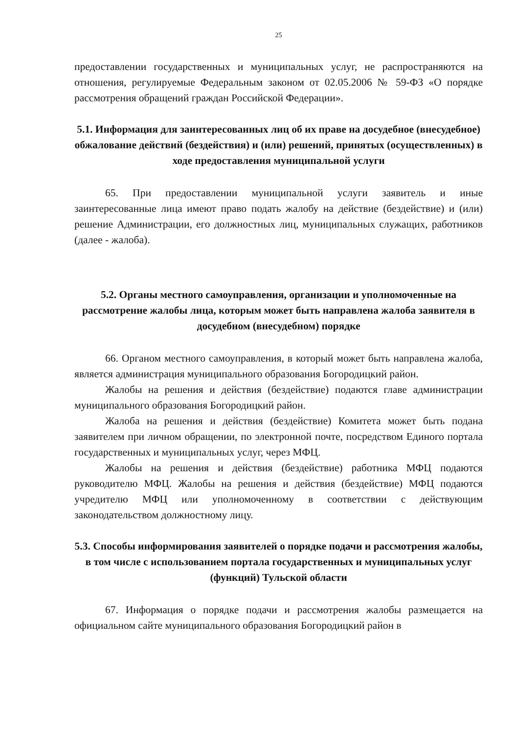25
предоставлении государственных и муниципальных услуг, не распространяются на отношения, регулируемые Федеральным законом от 02.05.2006 № 59-ФЗ «О порядке рассмотрения обращений граждан Российской Федерации».
5.1. Информация для заинтересованных лиц об их праве на досудебное (внесудебное) обжалование действий (бездействия) и (или) решений, принятых (осуществленных) в ходе предоставления муниципальной услуги
65. При предоставлении муниципальной услуги заявитель и иные заинтересованные лица имеют право подать жалобу на действие (бездействие) и (или) решение Администрации, его должностных лиц, муниципальных служащих, работников (далее - жалоба).
5.2. Органы местного самоуправления, организации и уполномоченные на рассмотрение жалобы лица, которым может быть направлена жалоба заявителя в досудебном (внесудебном) порядке
66. Органом местного самоуправления, в который может быть направлена жалоба, является администрация муниципального образования Богородицкий район.
Жалобы на решения и действия (бездействие) подаются главе администрации муниципального образования Богородицкий район.
Жалоба на решения и действия (бездействие) Комитета может быть подана заявителем при личном обращении, по электронной почте, посредством Единого портала государственных и муниципальных услуг, через МФЦ.
Жалобы на решения и действия (бездействие) работника МФЦ подаются руководителю МФЦ. Жалобы на решения и действия (бездействие) МФЦ подаются учредителю МФЦ или уполномоченному в соответствии с действующим законодательством должностному лицу.
5.3. Способы информирования заявителей о порядке подачи и рассмотрения жалобы, в том числе с использованием портала государственных и муниципальных услуг (функций) Тульской области
67. Информация о порядке подачи и рассмотрения жалобы размещается на официальном сайте муниципального образования Богородицкий район в